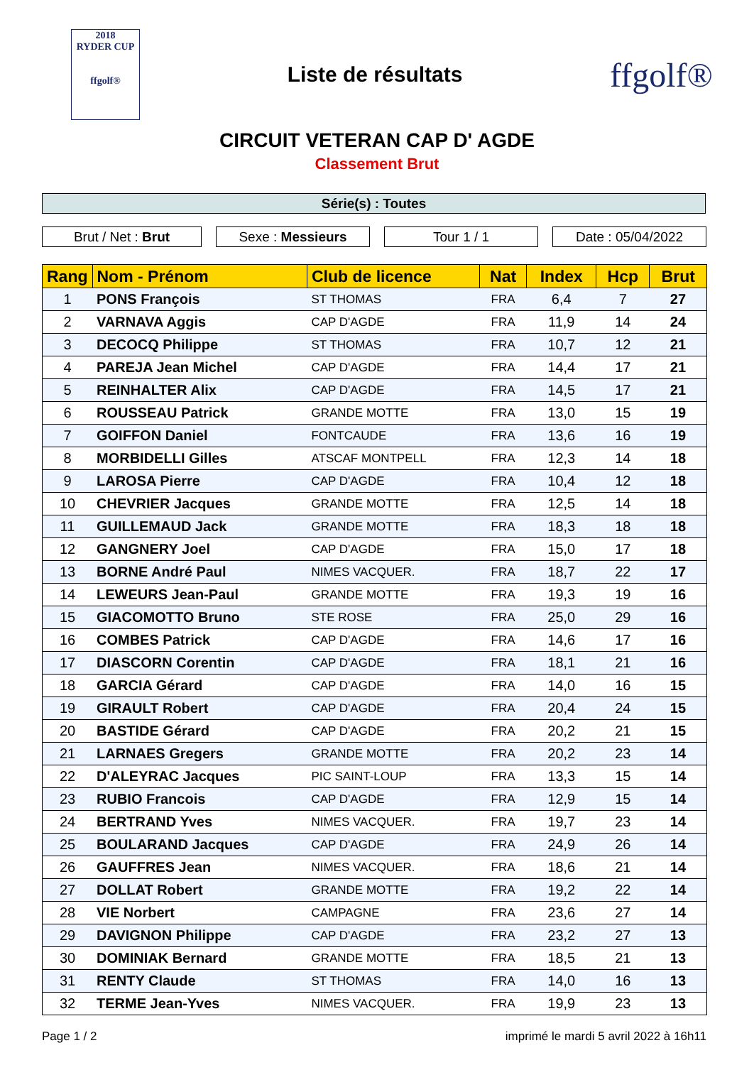2018
RYDER CUP
ffgolf®
Liste de résultats
ffgolf®
CIRCUIT VETERAN CAP D' AGDE
Classement Brut
Série(s) : Toutes
Brut / Net : Brut Sexe : Messieurs Tour 1 / 1 Date : 05/04/2022
| Rang | Nom - Prénom | Club de licence | Nat | Index | Hcp | Brut |
| --- | --- | --- | --- | --- | --- | --- |
| 1 | PONS François | ST THOMAS | FRA | 6,4 | 7 | 27 |
| 2 | VARNAVA Aggis | CAP D'AGDE | FRA | 11,9 | 14 | 24 |
| 3 | DECOCQ Philippe | ST THOMAS | FRA | 10,7 | 12 | 21 |
| 4 | PAREJA Jean Michel | CAP D'AGDE | FRA | 14,4 | 17 | 21 |
| 5 | REINHALTER Alix | CAP D'AGDE | FRA | 14,5 | 17 | 21 |
| 6 | ROUSSEAU Patrick | GRANDE MOTTE | FRA | 13,0 | 15 | 19 |
| 7 | GOIFFON Daniel | FONTCAUDE | FRA | 13,6 | 16 | 19 |
| 8 | MORBIDELLI Gilles | ATSCAF MONTPELL | FRA | 12,3 | 14 | 18 |
| 9 | LAROSA Pierre | CAP D'AGDE | FRA | 10,4 | 12 | 18 |
| 10 | CHEVRIER Jacques | GRANDE MOTTE | FRA | 12,5 | 14 | 18 |
| 11 | GUILLEMAUD Jack | GRANDE MOTTE | FRA | 18,3 | 18 | 18 |
| 12 | GANGNERY Joel | CAP D'AGDE | FRA | 15,0 | 17 | 18 |
| 13 | BORNE André Paul | NIMES VACQUER. | FRA | 18,7 | 22 | 17 |
| 14 | LEWEURS Jean-Paul | GRANDE MOTTE | FRA | 19,3 | 19 | 16 |
| 15 | GIACOMOTTO Bruno | STE ROSE | FRA | 25,0 | 29 | 16 |
| 16 | COMBES Patrick | CAP D'AGDE | FRA | 14,6 | 17 | 16 |
| 17 | DIASCORN Corentin | CAP D'AGDE | FRA | 18,1 | 21 | 16 |
| 18 | GARCIA Gérard | CAP D'AGDE | FRA | 14,0 | 16 | 15 |
| 19 | GIRAULT Robert | CAP D'AGDE | FRA | 20,4 | 24 | 15 |
| 20 | BASTIDE Gérard | CAP D'AGDE | FRA | 20,2 | 21 | 15 |
| 21 | LARNAES Gregers | GRANDE MOTTE | FRA | 20,2 | 23 | 14 |
| 22 | D'ALEYRAC Jacques | PIC SAINT-LOUP | FRA | 13,3 | 15 | 14 |
| 23 | RUBIO Francois | CAP D'AGDE | FRA | 12,9 | 15 | 14 |
| 24 | BERTRAND Yves | NIMES VACQUER. | FRA | 19,7 | 23 | 14 |
| 25 | BOULARAND Jacques | CAP D'AGDE | FRA | 24,9 | 26 | 14 |
| 26 | GAUFFRES Jean | NIMES VACQUER. | FRA | 18,6 | 21 | 14 |
| 27 | DOLLAT Robert | GRANDE MOTTE | FRA | 19,2 | 22 | 14 |
| 28 | VIE Norbert | CAMPAGNE | FRA | 23,6 | 27 | 14 |
| 29 | DAVIGNON Philippe | CAP D'AGDE | FRA | 23,2 | 27 | 13 |
| 30 | DOMINIAK Bernard | GRANDE MOTTE | FRA | 18,5 | 21 | 13 |
| 31 | RENTY Claude | ST THOMAS | FRA | 14,0 | 16 | 13 |
| 32 | TERME Jean-Yves | NIMES VACQUER. | FRA | 19,9 | 23 | 13 |
Page 1 / 2 imprimé le mardi 5 avril 2022 à 16h11